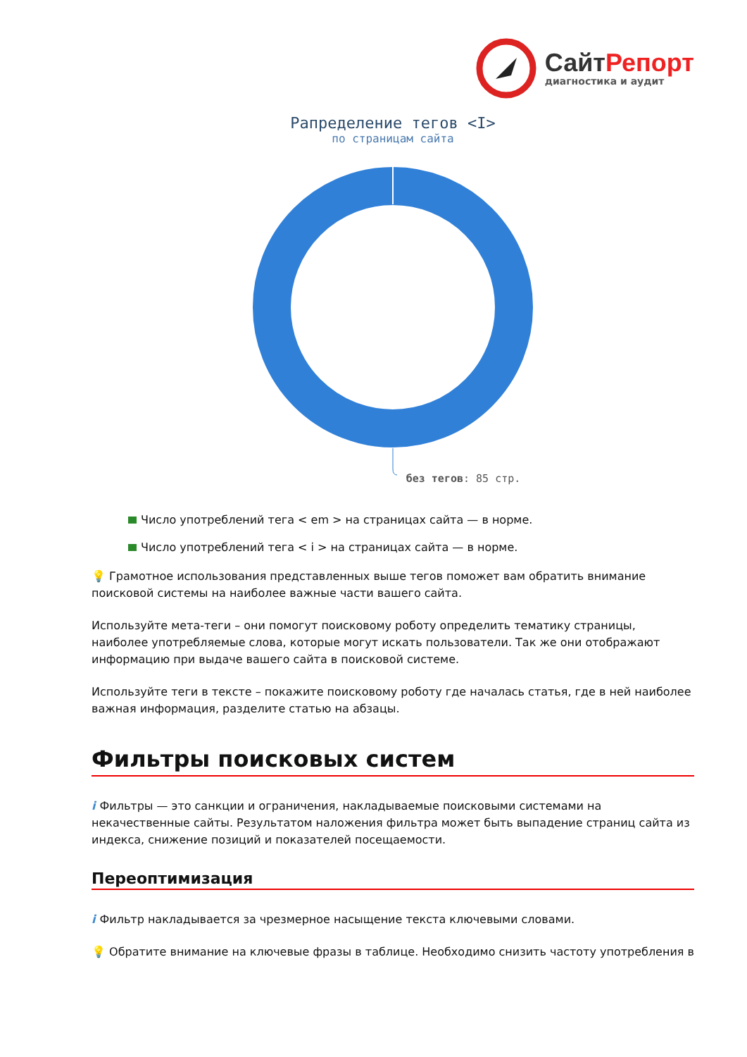СайтРепорт
диагностика и аудит
Рапределение тегов <I>
по страницам сайта
без тегов: 85 стр.
Число употреблений тега < em > на страницах сайта — в норме.
Число употреблений тега < i > на страницах сайта — в норме.
💡 Грамотное использования представленных выше тегов поможет вам обратить внимание поисковой системы на наиболее важные части вашего сайта.
Используйте мета-теги – они помогут поисковому роботу определить тематику страницы, наиболее употребляемые слова, которые могут искать пользователи. Так же они отображают информацию при выдаче вашего сайта в поисковой системе.
Используйте теги в тексте – покажите поисковому роботу где началась статья, где в ней наиболее важная информация, разделите статью на абзацы.
Фильтры поисковых систем
i Фильтры — это санкции и ограничения, накладываемые поисковыми системами на некачественные сайты. Результатом наложения фильтра может быть выпадение страниц сайта из индекса, снижение позиций и показателей посещаемости.
Переоптимизация
i Фильтр накладывается за чрезмерное насыщение текста ключевыми словами.
💡 Обратите внимание на ключевые фразы в таблице. Необходимо снизить частоту употребления в